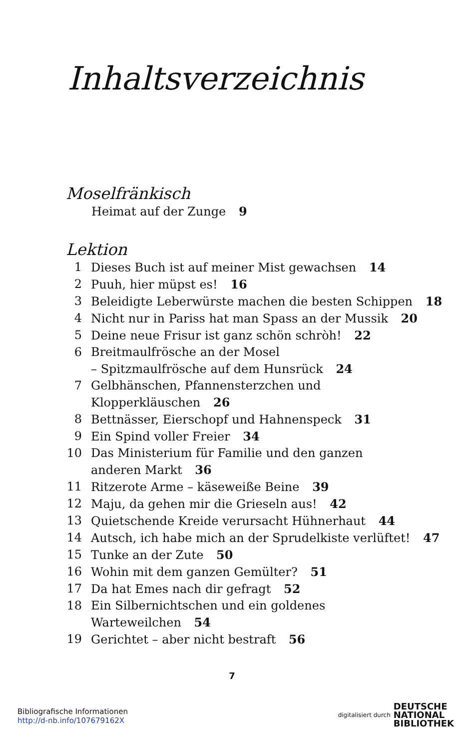Inhaltsverzeichnis
Moselfränkisch
Heimat auf der Zunge 9
Lektion
| 1 | Dieses Buch ist auf meiner Mist gewachsen 14 |
| 2 | Puuh, hier müpst es! 16 |
| 3 | Beleidigte Leberwürste machen die besten Schippen 18 |
| 4 | Nicht nur in Pariss hat man Spass an der Mussik 20 |
| 5 | Deine neue Frisur ist ganz schön schròh! 22 |
| 6 | Breitmaulfrösche an der Mosel – Spitzmaulfrösche auf dem Hunsrück 24 |
| 7 | Gelbhänschen, Pfannensterzchen und Klopperkläuschen 26 |
| 8 | Bettnässer, Eierschopf und Hahnenspeck 31 |
| 9 | Ein Spind voller Freier 34 |
| 10 | Das Ministerium für Familie und den ganzen anderen Markt 36 |
| 11 | Ritzerote Arme – käseweiße Beine 39 |
| 12 | Maju, da gehen mir die Grieseln aus! 42 |
| 13 | Quietschende Kreide verursacht Hühnerhaut 44 |
| 14 | Autsch, ich habe mich an der Sprudelkiste verlüftet! 47 |
| 15 | Tunke an der Zute 50 |
| 16 | Wohin mit dem ganzen Gemülter? 51 |
| 17 | Da hat Emes nach dir gefragt 52 |
| 18 | Ein Silbernichtschen und ein goldenes Warteweilchen 54 |
| 19 | Gerichtet – aber nicht bestraft 56 |
7
Bibliografische Informationen
http://d-nb.info/107679162X
digitalisiert durch DEUTSCHE
NATIONAL
BIBLIOTHEK